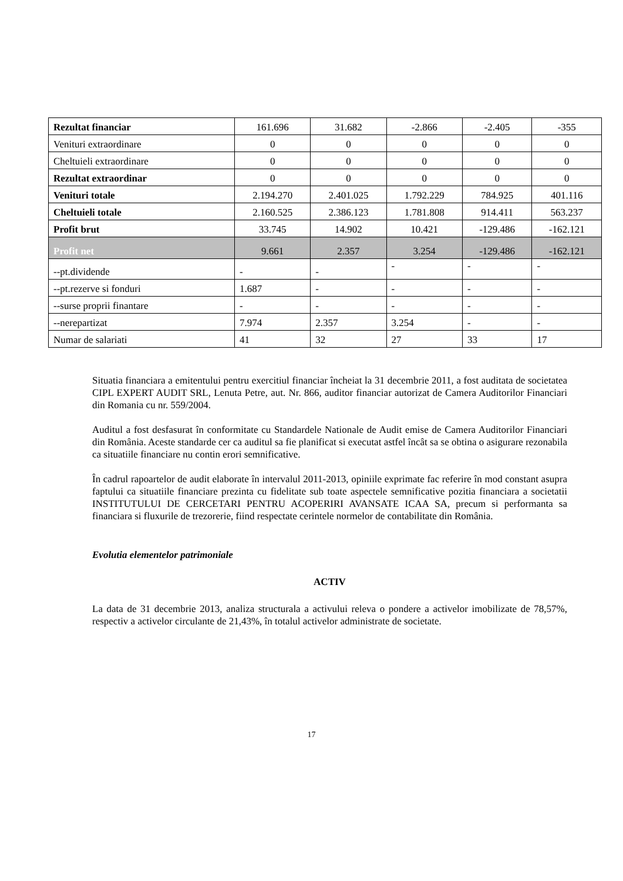| Rezultat financiar | 161.696 | 31.682 | -2.866 | -2.405 | -355 |
| Venituri extraordinare | 0 | 0 | 0 | 0 | 0 |
| Cheltuieli extraordinare | 0 | 0 | 0 | 0 | 0 |
| Rezultat extraordinar | 0 | 0 | 0 | 0 | 0 |
| Venituri totale | 2.194.270 | 2.401.025 | 1.792.229 | 784.925 | 401.116 |
| Cheltuieli totale | 2.160.525 | 2.386.123 | 1.781.808 | 914.411 | 563.237 |
| Profit brut | 33.745 | 14.902 | 10.421 | -129.486 | -162.121 |
| Profit net | 9.661 | 2.357 | 3.254 | -129.486 | -162.121 |
| --pt.dividende | - | - | - | - | - |
| --pt.rezerve si fonduri | 1.687 | - | - | - | - |
| --surse proprii finantare | - | - | - | - | - |
| --nerepartizat | 7.974 | 2.357 | 3.254 | - | - |
| Numar de salariati | 41 | 32 | 27 | 33 | 17 |
Situatia financiara a emitentului pentru exercitiul financiar încheiat la 31 decembrie 2011, a fost auditata de societatea CIPL EXPERT AUDIT SRL, Lenuta Petre, aut. Nr. 866, auditor financiar autorizat de Camera Auditorilor Financiari din Romania cu nr. 559/2004.
Auditul a fost desfasurat în conformitate cu Standardele Nationale de Audit emise de Camera Auditorilor Financiari din România. Aceste standarde cer ca auditul sa fie planificat si executat astfel încât sa se obtina o asigurare rezonabila ca situatiile financiare nu contin erori semnificative.
În cadrul rapoartelor de audit elaborate în intervalul 2011-2013, opiniile exprimate fac referire în mod constant asupra faptului ca situatiile financiare prezinta cu fidelitate sub toate aspectele semnificative pozitia financiara a societatii INSTITUTULUI DE CERCETARI PENTRU ACOPERIRI AVANSATE ICAA SA, precum si performanta sa financiara si fluxurile de trezorerie, fiind respectate cerintele normelor de contabilitate din România.
Evolutia elementelor patrimoniale
ACTIV
La data de 31 decembrie 2013, analiza structurala a activului releva o pondere a activelor imobilizate de 78,57%, respectiv a activelor circulante de 21,43%, în totalul activelor administrate de societate.
17